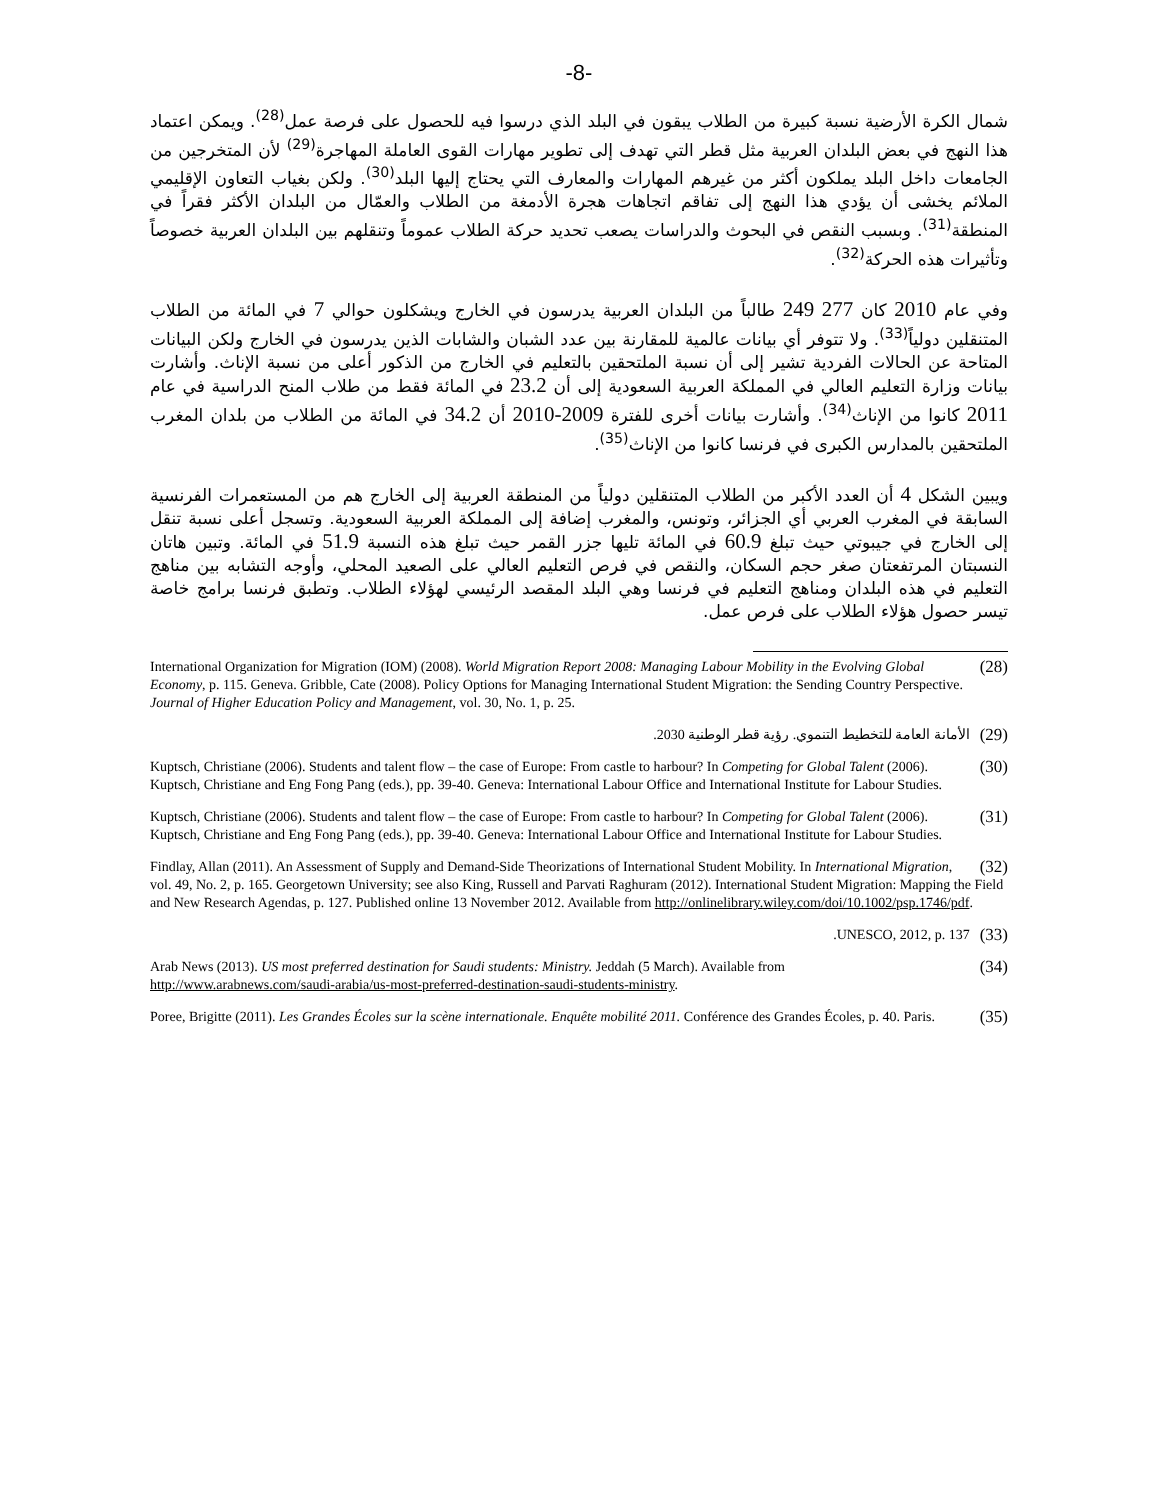-8-
شمال الكرة الأرضية نسبة كبيرة من الطلاب يبقون في البلد الذي درسوا فيه للحصول على فرصة عمل<sup>(28)</sup>. ويمكن اعتماد هذا النهج في بعض البلدان العربية مثل قطر التي تهدف إلى تطوير مهارات القوى العاملة المهاجرة<sup>(29)</sup> لأن المتخرجين من الجامعات داخل البلد يملكون أكثر من غيرهم المهارات والمعارف التي يحتاج إليها البلد<sup>(30)</sup>. ولكن بغياب التعاون الإقليمي الملائم يخشى أن يؤدي هذا النهج إلى تفاقم اتجاهات هجرة الأدمغة من الطلاب والعمّال من البلدان الأكثر فقراً في المنطقة<sup>(31)</sup>. وبسبب النقص في البحوث والدراسات يصعب تحديد حركة الطلاب عموماً وتنقلهم بين البلدان العربية خصوصاً وتأثيرات هذه الحركة<sup>(32)</sup>.
وفي عام 2010 كان 277 249 طالباً من البلدان العربية يدرسون في الخارج ويشكلون حوالي 7 في المائة من الطلاب المتنقلين دولياً<sup>(33)</sup>. ولا تتوفر أي بيانات عالمية للمقارنة بين عدد الشبان والشابات الذين يدرسون في الخارج ولكن البيانات المتاحة عن الحالات الفردية تشير إلى أن نسبة الملتحقين بالتعليم في الخارج من الذكور أعلى من نسبة الإناث. وأشارت بيانات وزارة التعليم العالي في المملكة العربية السعودية إلى أن 23.2 في المائة فقط من طلاب المنح الدراسية في عام 2011 كانوا من الإناث<sup>(34)</sup>. وأشارت بيانات أخرى للفترة 2009-2010 أن 34.2 في المائة من الطلاب من بلدان المغرب الملتحقين بالمدارس الكبرى في فرنسا كانوا من الإناث<sup>(35)</sup>.
ويبين الشكل 4 أن العدد الأكبر من الطلاب المتنقلين دولياً من المنطقة العربية إلى الخارج هم من المستعمرات الفرنسية السابقة في المغرب العربي أي الجزائر، وتونس، والمغرب إضافة إلى المملكة العربية السعودية. وتسجل أعلى نسبة تنقل إلى الخارج في جيبوتي حيث تبلغ 60.9 في المائة تليها جزر القمر حيث تبلغ هذه النسبة 51.9 في المائة. وتبين هاتان النسبتان المرتفعتان صغر حجم السكان، والنقص في فرص التعليم العالي على الصعيد المحلي، وأوجه التشابه بين مناهج التعليم في هذه البلدان ومناهج التعليم في فرنسا وهي البلد المقصد الرئيسي لهؤلاء الطلاب. وتطبق فرنسا برامج خاصة تيسر حصول هؤلاء الطلاب على فرص عمل.
(28) International Organization for Migration (IOM) (2008). World Migration Report 2008: Managing Labour Mobility in the Evolving Global Economy, p. 115. Geneva. Gribble, Cate (2008). Policy Options for Managing International Student Migration: the Sending Country Perspective. Journal of Higher Education Policy and Management, vol. 30, No. 1, p. 25.
(29) الأمانة العامة للتخطيط التنموي. رؤية قطر الوطنية 2030.
(30) Kuptsch, Christiane (2006). Students and talent flow – the case of Europe: From castle to harbour? In Competing for Global Talent (2006). Kuptsch, Christiane and Eng Fong Pang (eds.), pp. 39-40. Geneva: International Labour Office and International Institute for Labour Studies.
(31) Kuptsch, Christiane (2006). Students and talent flow – the case of Europe: From castle to harbour? In Competing for Global Talent (2006). Kuptsch, Christiane and Eng Fong Pang (eds.), pp. 39-40. Geneva: International Labour Office and International Institute for Labour Studies.
(32) Findlay, Allan (2011). An Assessment of Supply and Demand-Side Theorizations of International Student Mobility. In International Migration, vol. 49, No. 2, p. 165. Georgetown University; see also King, Russell and Parvati Raghuram (2012). International Student Migration: Mapping the Field and New Research Agendas, p. 127. Published online 13 November 2012. Available from http://onlinelibrary.wiley.com/doi/10.1002/psp.1746/pdf.
(33) UNESCO, 2012, p. 137.
(34) Arab News (2013). US most preferred destination for Saudi students: Ministry. Jeddah (5 March). Available from http://www.arabnews.com/saudi-arabia/us-most-preferred-destination-saudi-students-ministry.
(35) Poree, Brigitte (2011). Les Grandes Écoles sur la scène internationale. Enquête mobilité 2011. Conférence des Grandes Écoles, p. 40. Paris.